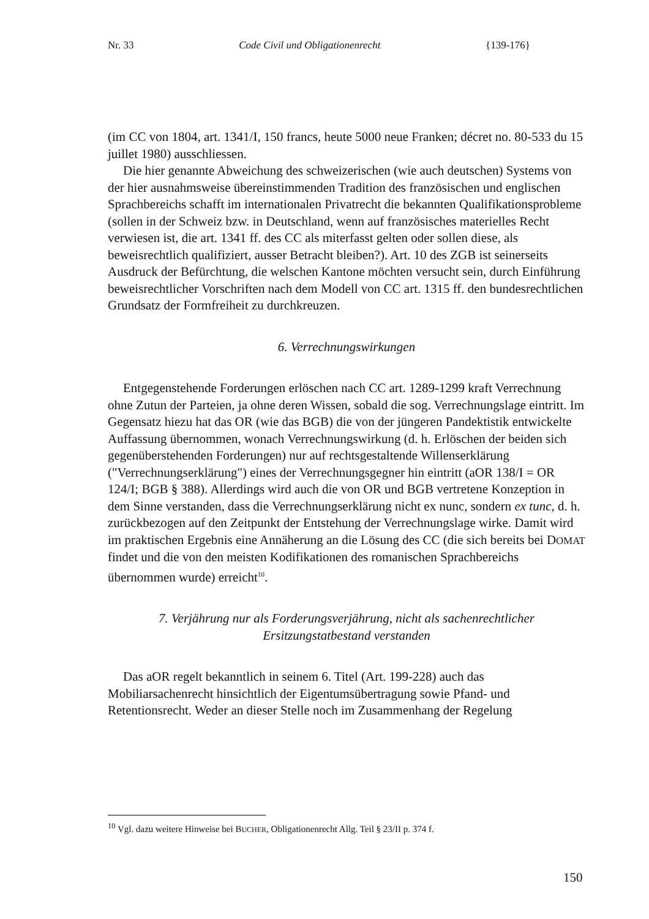Nr. 33 Code Civil und Obligationenrecht {139-176}
(im CC von 1804, art. 1341/I, 150 francs, heute 5000 neue Franken; décret no. 80-533 du 15 juillet 1980) ausschliessen.
Die hier genannte Abweichung des schweizerischen (wie auch deutschen) Systems von der hier ausnahmsweise übereinstimmenden Tradition des französischen und englischen Sprachbereichs schafft im internationalen Privatrecht die bekannten Qualifikationsprobleme (sollen in der Schweiz bzw. in Deutschland, wenn auf französisches materielles Recht verwiesen ist, die art. 1341 ff. des CC als miterfasst gelten oder sollen diese, als beweisrechtlich qualifiziert, ausser Betracht bleiben?). Art. 10 des ZGB ist seinerseits Ausdruck der Befürchtung, die welschen Kantone möchten versucht sein, durch Einführung beweisrechtlicher Vorschriften nach dem Modell von CC art. 1315 ff. den bundesrechtlichen Grundsatz der Formfreiheit zu durchkreuzen.
6. Verrechnungswirkungen
Entgegenstehende Forderungen erlöschen nach CC art. 1289-1299 kraft Verrechnung ohne Zutun der Parteien, ja ohne deren Wissen, sobald die sog. Verrechnungslage eintritt. Im Gegensatz hiezu hat das OR (wie das BGB) die von der jüngeren Pandektistik entwickelte Auffassung übernommen, wonach Verrechnungswirkung (d. h. Erlöschen der beiden sich gegenüberstehenden Forderungen) nur auf rechtsgestaltende Willenserklärung ("Verrechnungserklärung") eines der Verrechnungsgegner hin eintritt (aOR 138/I = OR 124/I; BGB § 388). Allerdings wird auch die von OR und BGB vertretene Konzeption in dem Sinne verstanden, dass die Verrechnungserklärung nicht ex nunc, sondern ex tunc, d. h. zurückbezogen auf den Zeitpunkt der Entstehung der Verrechnungslage wirke. Damit wird im praktischen Ergebnis eine Annäherung an die Lösung des CC (die sich bereits bei DOMAT findet und die von den meisten Kodifikationen des romanischen Sprachbereichs übernommen wurde) erreicht<sup>10</sup>.
7. Verjährung nur als Forderungsverjährung, nicht als sachenrechtlicher Ersitzungstatbestand verstanden
Das aOR regelt bekanntlich in seinem 6. Titel (Art. 199-228) auch das Mobiliarsachenrecht hinsichtlich der Eigentumsübertragung sowie Pfand- und Retentionsrecht. Weder an dieser Stelle noch im Zusammenhang der Regelung
<sup>10</sup> Vgl. dazu weitere Hinweise bei BUCHER, Obligationenrecht Allg. Teil § 23/II p. 374 f.
150